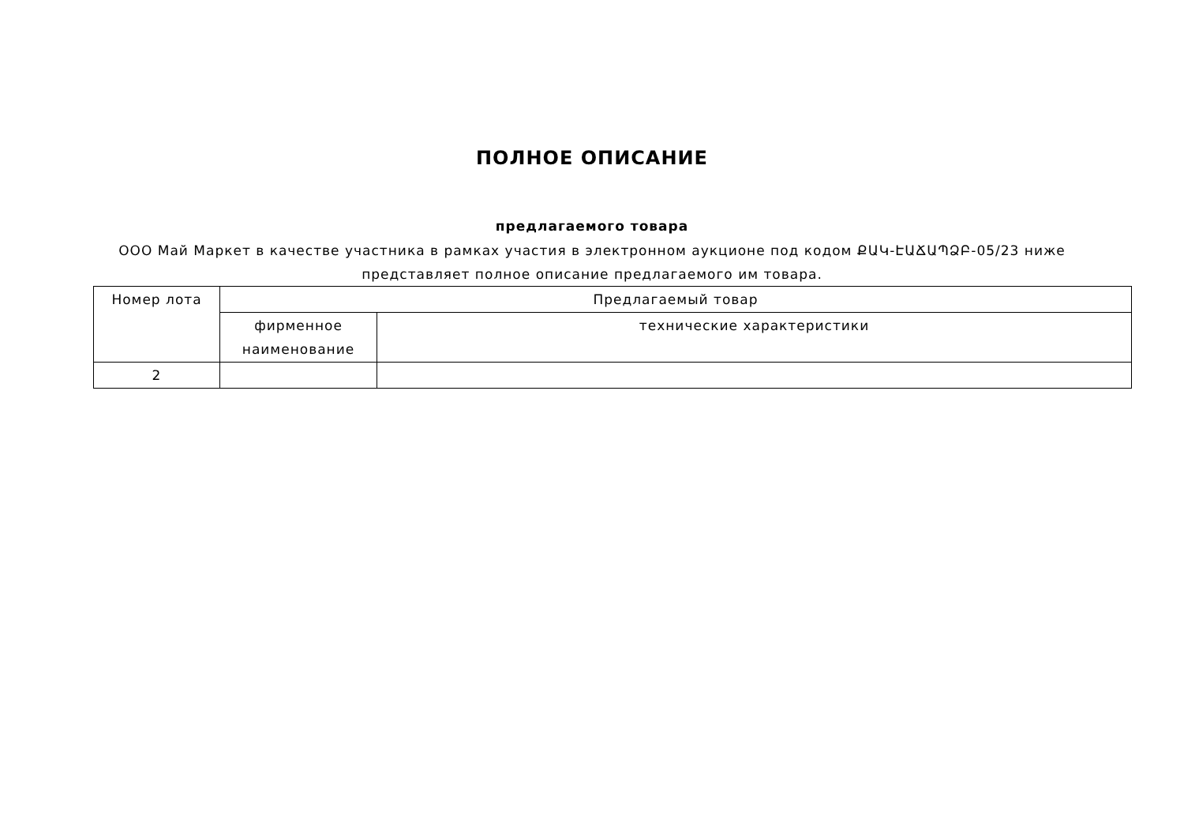ПОЛНОЕ ОПИСАНИЕ
предлагаемого товара
ООО Май Маркет в качестве участника в рамках участия в электронном аукционе под кодом ՔԱԿ-ԷԱՃԱՊՁԲ-05/23 ниже
представляет полное описание предлагаемого им товара.
| Номер лота | Предлагаемый товар | |
| | фирменное наименование | технические характеристики |
| 2 | | |